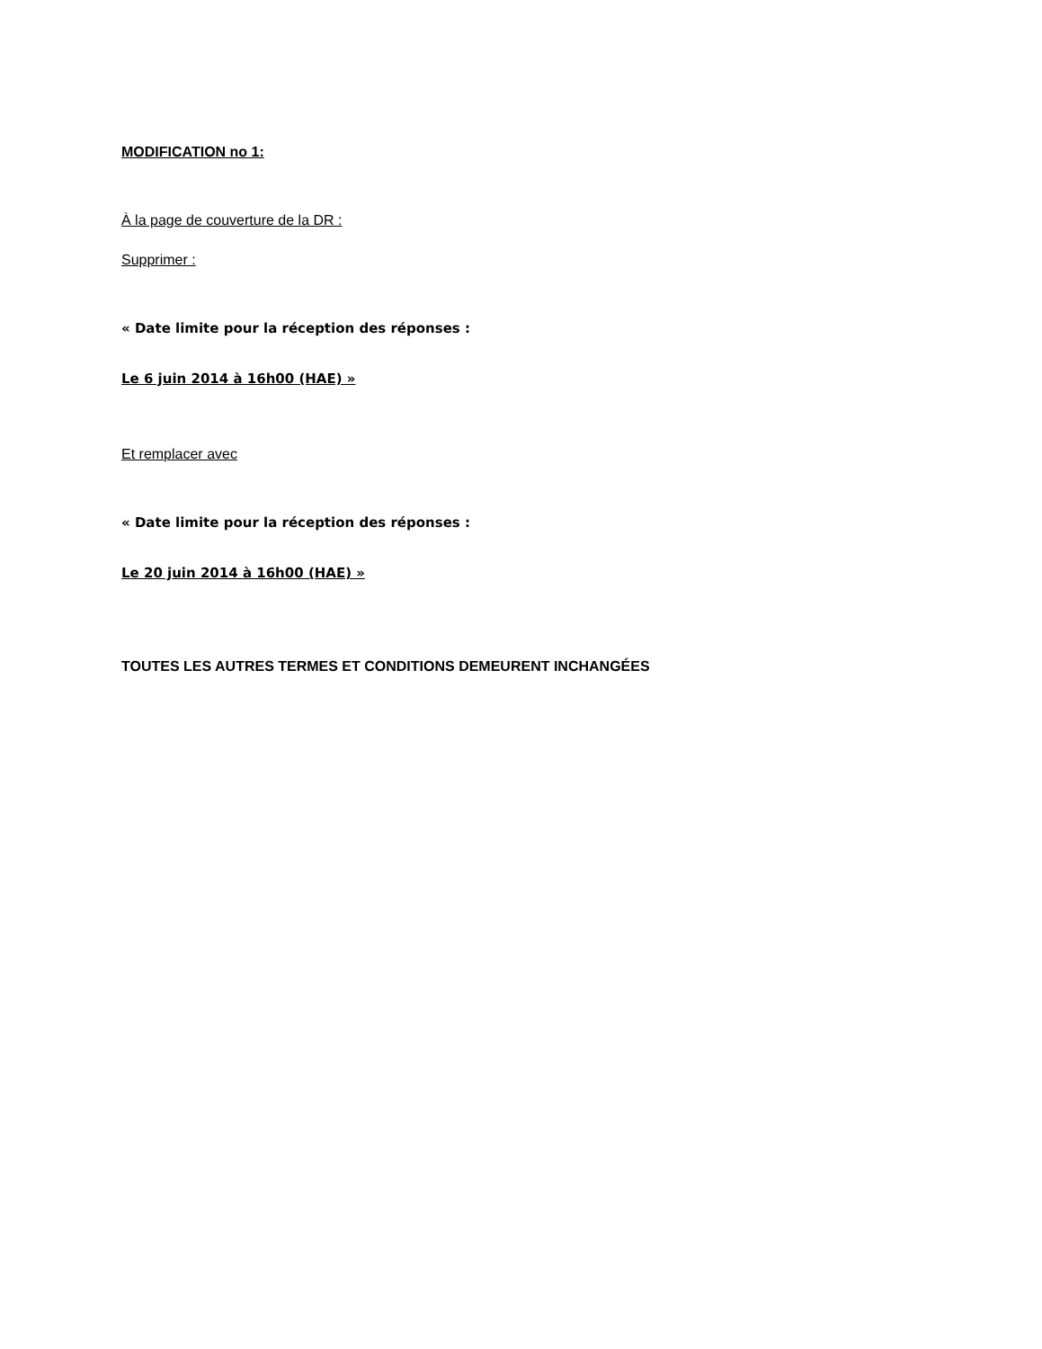MODIFICATION no 1:
À la page de couverture de la DR :
Supprimer :
« Date limite pour la réception des réponses :
Le 6 juin 2014 à 16h00 (HAE) »
Et remplacer avec
« Date limite pour la réception des réponses :
Le 20 juin 2014 à 16h00 (HAE) »
TOUTES LES AUTRES TERMES ET CONDITIONS DEMEURENT INCHANGÉES